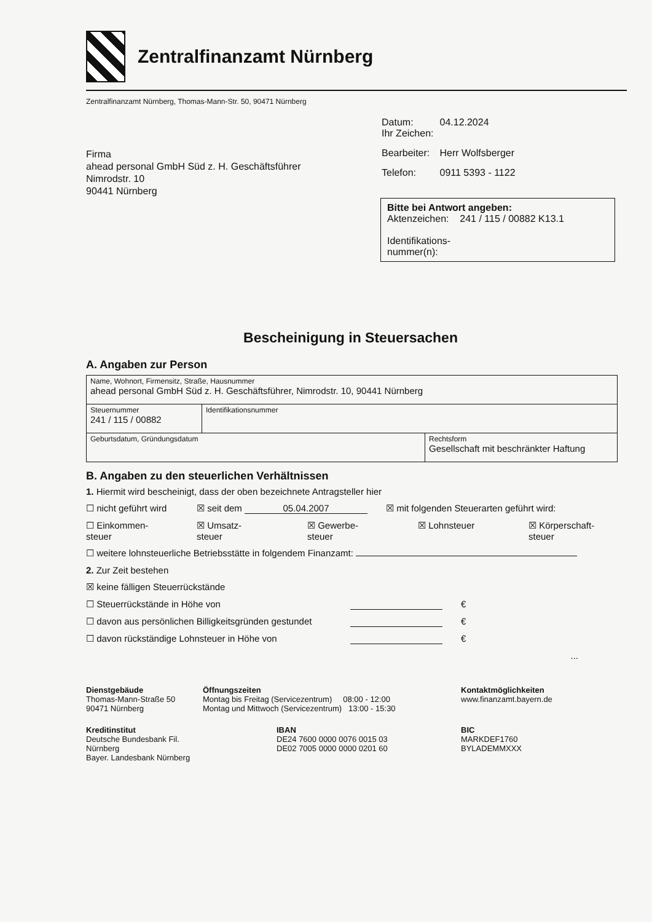Zentralfinanzamt Nürnberg
Zentralfinanzamt Nürnberg, Thomas-Mann-Str. 50, 90471 Nürnberg
Firma
ahead personal GmbH Süd z. H. Geschäftsführer
Nimrodstr. 10
90441 Nürnberg
| Datum: Ihr Zeichen: | 04.12.2024 |
| Bearbeiter: | Herr Wolfsberger |
| Telefon: | 0911 5393 - 1122 |
Bitte bei Antwort angeben:
Aktenzeichen: 241 / 115 / 00882 K13.1
Identifikations-
nummer(n):
Bescheinigung in Steuersachen
A. Angaben zur Person
| Name, Wohnort, Firmensitz, Straße, Hausnummer ahead personal GmbH Süd z. H. Geschäftsführer, Nimrodstr. 10, 90441 Nürnberg | | |
| Steuernummer 241 / 115 / 00882 | Identifikationsnummer | |
| Geburtsdatum, Gründungsdatum | | Rechtsform Gesellschaft mit beschränkter Haftung |
B. Angaben zu den steuerlichen Verhältnissen
1. Hiermit wird bescheinigt, dass der oben bezeichnete Antragsteller hier
☐ nicht geführt wird ☒ seit dem 05.04.2007 ☒ mit folgenden Steuerarten geführt wird:
☐ Einkommen-
steuer ☒ Umsatz-
steuer ☒ Gewerbe-
steuer ☒ Lohnsteuer ☒ Körperschaft-
steuer
☐ weitere lohnsteuerliche Betriebsstätte in folgendem Finanzamt:
2. Zur Zeit bestehen
☒ keine fälligen Steuerrückstände
☐ Steuerrückstände in Höhe von €
☐ davon aus persönlichen Billigkeitsgründen gestundet €
☐ davon rückständige Lohnsteuer in Höhe von €
...
Dienstgebäude
Thomas-Mann-Straße 50
90471 Nürnberg
Öffnungszeiten
Montag bis Freitag (Servicezentrum) 08:00 - 12:00
Montag und Mittwoch (Servicezentrum) 13:00 - 15:30
Kontaktmöglichkeiten
www.finanzamt.bayern.de
Kreditinstitut
Deutsche Bundesbank Fil. Nürnberg
Bayer. Landesbank Nürnberg
IBAN
DE24 7600 0000 0076 0015 03
DE02 7005 0000 0000 0201 60
BIC
MARKDEF1760
BYLADEMMXXX